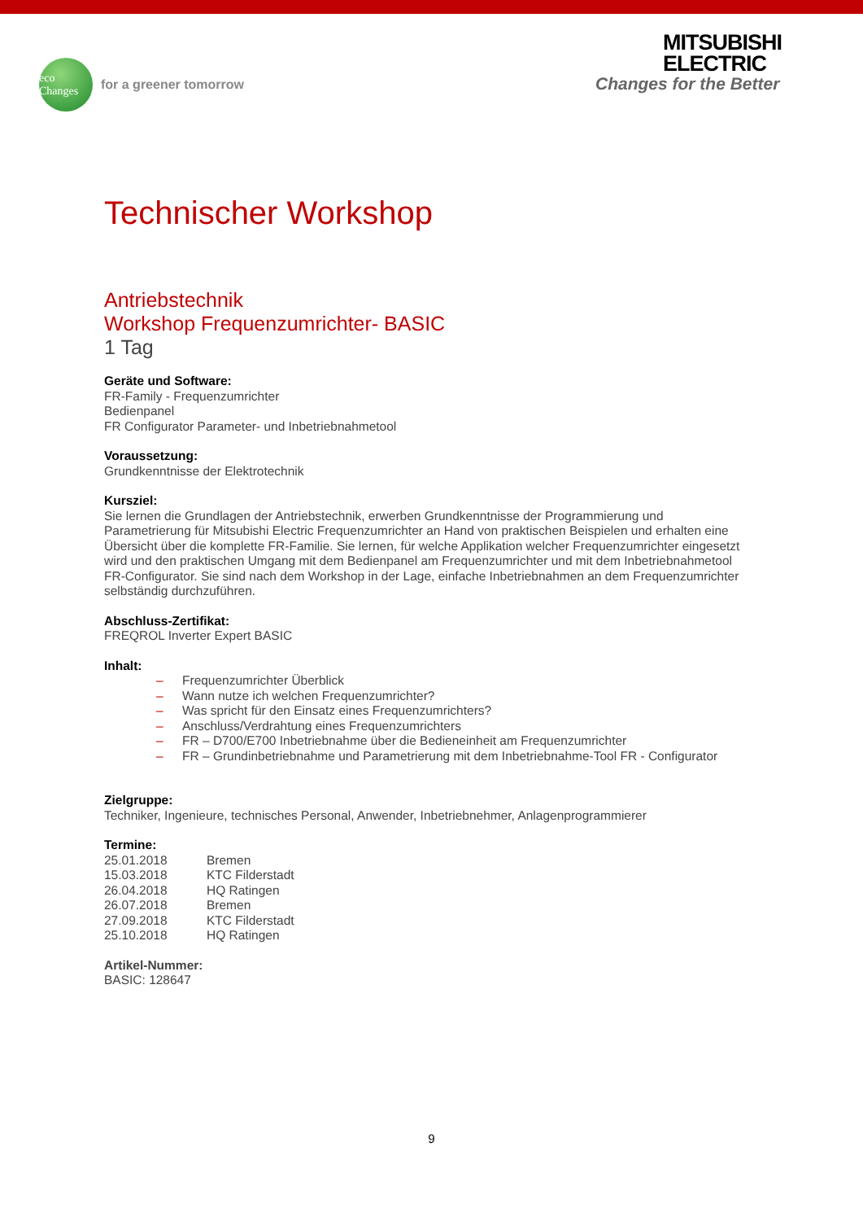eco Changes
for a greener tomorrow
MITSUBISHI
ELECTRIC
Changes for the Better
Technischer Workshop
Antriebstechnik
Workshop Frequenzumrichter- BASIC
1 Tag
Geräte und Software:
FR-Family - Frequenzumrichter
Bedienpanel
FR Configurator Parameter- und Inbetriebnahmetool
Voraussetzung:
Grundkenntnisse der Elektrotechnik
Kursziel:
Sie lernen die Grundlagen der Antriebstechnik, erwerben Grundkenntnisse der Programmierung und Parametrierung für Mitsubishi Electric Frequenzumrichter an Hand von praktischen Beispielen und erhalten eine Übersicht über die komplette FR-Familie. Sie lernen, für welche Applikation welcher Frequenzumrichter eingesetzt wird und den praktischen Umgang mit dem Bedienpanel am Frequenzumrichter und mit dem Inbetriebnahmetool FR-Configurator. Sie sind nach dem Workshop in der Lage, einfache Inbetriebnahmen an dem Frequenzumrichter selbständig durchzuführen.
Abschluss-Zertifikat:
FREQROL Inverter Expert BASIC
Inhalt:
– Frequenzumrichter Überblick
– Wann nutze ich welchen Frequenzumrichter?
– Was spricht für den Einsatz eines Frequenzumrichters?
– Anschluss/Verdrahtung eines Frequenzumrichters
– FR – D700/E700 Inbetriebnahme über die Bedieneinheit am Frequenzumrichter
– FR – Grundinbetriebnahme und Parametrierung mit dem Inbetriebnahme-Tool FR - Configurator
Zielgruppe:
Techniker, Ingenieure, technisches Personal, Anwender, Inbetriebnehmer, Anlagenprogrammierer
Termine:
| 25.01.2018 | Bremen |
| 15.03.2018 | KTC Filderstadt |
| 26.04.2018 | HQ Ratingen |
| 26.07.2018 | Bremen |
| 27.09.2018 | KTC Filderstadt |
| 25.10.2018 | HQ Ratingen |
Artikel-Nummer:
BASIC: 128647
9